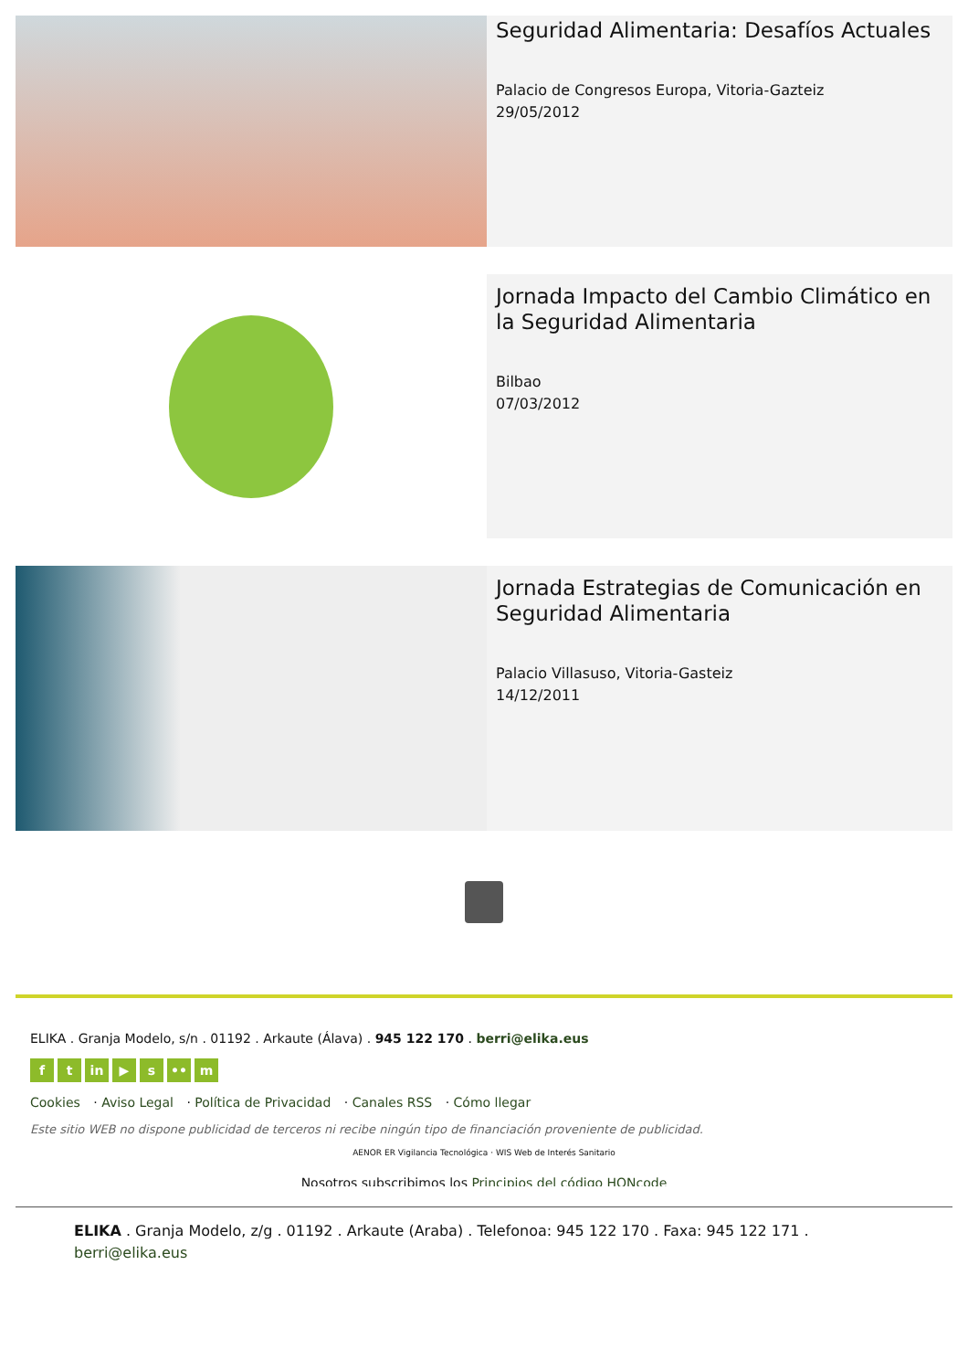Seguridad Alimentaria: Desafíos Actuales
Palacio de Congresos Europa, Vitoria-Gazteiz
29/05/2012
Jornada Impacto del Cambio Climático en la Seguridad Alimentaria
Bilbao
07/03/2012
Jornada Estrategias de Comunicación en Seguridad Alimentaria
Palacio Villasuso, Vitoria-Gasteiz
14/12/2011
ELIKA . Granja Modelo, s/n . 01192 . Arkaute (Álava) . 945 122 170 . berri@elika.eus
f t in ▶ s •• m
Cookies · Aviso Legal · Política de Privacidad · Canales RSS · Cómo llegar
Este sitio WEB no dispone publicidad de terceros ni recibe ningún tipo de financiación proveniente de publicidad.
AENOR ER Vigilancia Tecnológica · WIS Web de Interés Sanitario
Nosotros subscribimos los Principios del código HONcode
ELIKA . Granja Modelo, z/g . 01192 . Arkaute (Araba) . Telefonoa: 945 122 170 . Faxa: 945 122 171 . berri@elika.eus